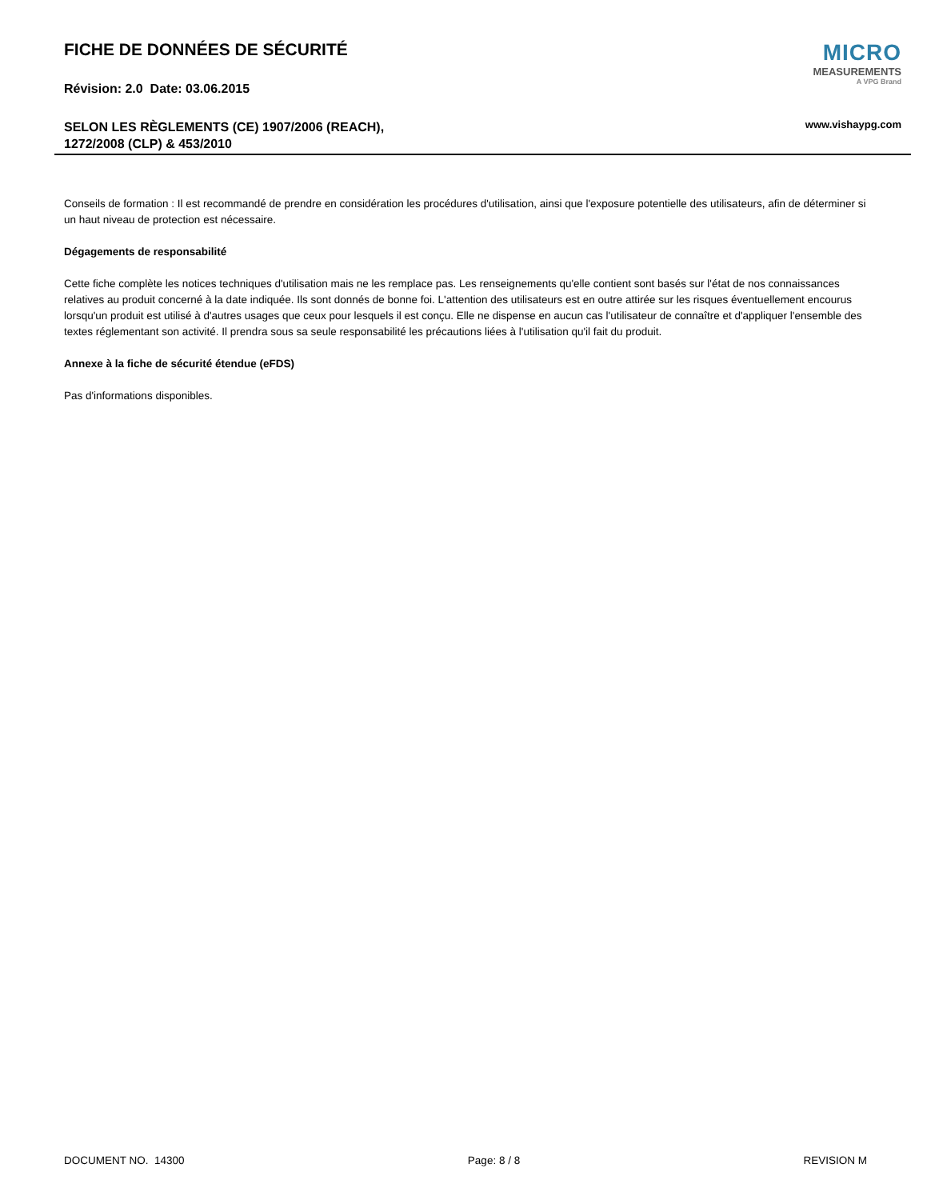MICRO
MEASUREMENTS
A VPG Brand
FICHE DE DONNÉES DE SÉCURITÉ
Révision: 2.0 Date: 03.06.2015
SELON LES RÈGLEMENTS (CE) 1907/2006 (REACH),
1272/2008 (CLP) & 453/2010
www.vishaypg.com
Conseils de formation : Il est recommandé de prendre en considération les procédures d'utilisation, ainsi que l'exposure potentielle des utilisateurs, afin de déterminer si un haut niveau de protection est nécessaire.
Dégagements de responsabilité
Cette fiche complète les notices techniques d'utilisation mais ne les remplace pas. Les renseignements qu'elle contient sont basés sur l'état de nos connaissances relatives au produit concerné à la date indiquée. Ils sont donnés de bonne foi. L'attention des utilisateurs est en outre attirée sur les risques éventuellement encourus lorsqu'un produit est utilisé à d'autres usages que ceux pour lesquels il est conçu. Elle ne dispense en aucun cas l'utilisateur de connaître et d'appliquer l'ensemble des textes réglementant son activité. Il prendra sous sa seule responsabilité les précautions liées à l'utilisation qu'il fait du produit.
Annexe à la fiche de sécurité étendue (eFDS)
Pas d'informations disponibles.
DOCUMENT NO. 14300 Page: 8 / 8 REVISION M